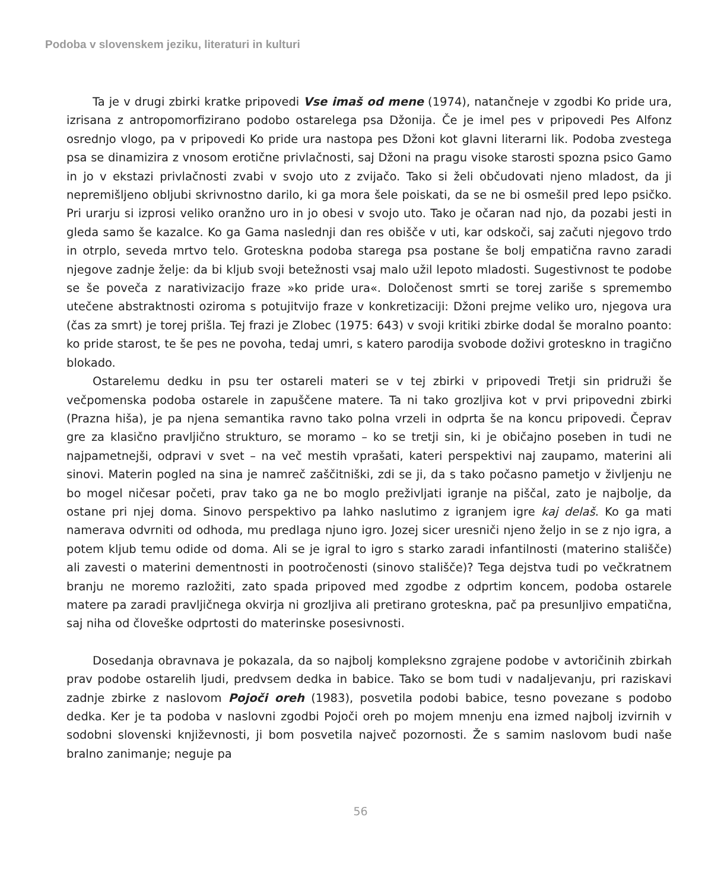Podoba v slovenskem jeziku, literaturi in kulturi
Ta je v drugi zbirki kratke pripovedi Vse imaš od mene (1974), natančneje v zgodbi Ko pride ura, izrisana z antropomorfizirano podobo ostarelega psa Džonija. Če je imel pes v pripovedi Pes Alfonz osrednjo vlogo, pa v pripovedi Ko pride ura nastopa pes Džoni kot glavni literarni lik. Podoba zvestega psa se dinamizira z vnosom erotične privlačnosti, saj Džoni na pragu visoke starosti spozna psico Gamo in jo v ekstazi privlačnosti zvabi v svojo uto z zvijačo. Tako si želi občudovati njeno mladost, da ji nepremišljeno obljubi skrivnostno darilo, ki ga mora šele poiskati, da se ne bi osmešil pred lepo psičko. Pri urarju si izprosi veliko oranžno uro in jo obesi v svojo uto. Tako je očaran nad njo, da pozabi jesti in gleda samo še kazalce. Ko ga Gama naslednji dan res obišče v uti, kar odskoči, saj začuti njegovo trdo in otrplo, seveda mrtvo telo. Groteskna podoba starega psa postane še bolj empatična ravno zaradi njegove zadnje želje: da bi kljub svoji betežnosti vsaj malo užil lepoto mladosti. Sugestivnost te podobe se še poveča z narativizacijo fraze »ko pride ura«. Določenost smrti se torej zariše s spremembo utečene abstraktnosti oziroma s potujitvijo fraze v konkretizaciji: Džoni prejme veliko uro, njegova ura (čas za smrt) je torej prišla. Tej frazi je Zlobec (1975: 643) v svoji kritiki zbirke dodal še moralno poanto: ko pride starost, te še pes ne povoha, tedaj umri, s katero parodija svobode doživi groteskno in tragično blokado.
Ostarelemu dedku in psu ter ostareli materi se v tej zbirki v pripovedi Tretji sin pridruži še večpomenska podoba ostarele in zapuščene matere. Ta ni tako grozljiva kot v prvi pripovedni zbirki (Prazna hiša), je pa njena semantika ravno tako polna vrzeli in odprta še na koncu pripovedi. Čeprav gre za klasično pravljično strukturo, se moramo – ko se tretji sin, ki je običajno poseben in tudi ne najpametnejši, odpravi v svet – na več mestih vprašati, kateri perspektivi naj zaupamo, materini ali sinovi. Materin pogled na sina je namreč zaščitniški, zdi se ji, da s tako počasno pametjo v življenju ne bo mogel ničesar početi, prav tako ga ne bo moglo preživljati igranje na piščal, zato je najbolje, da ostane pri njej doma. Sinovo perspektivo pa lahko naslutimo z igranjem igre kaj delaš. Ko ga mati namerava odvrniti od odhoda, mu predlaga njuno igro. Jozej sicer uresniči njeno željo in se z njo igra, a potem kljub temu odide od doma. Ali se je igral to igro s starko zaradi infantilnosti (materino stališče) ali zavesti o materini dementnosti in pootročenosti (sinovo stališče)? Tega dejstva tudi po večkratnem branju ne moremo razložiti, zato spada pripoved med zgodbe z odprtim koncem, podoba ostarele matere pa zaradi pravljičnega okvirja ni grozljiva ali pretirano groteskna, pač pa presunljivo empatična, saj niha od človeške odprtosti do materinske posesivnosti.
Dosedanja obravnava je pokazala, da so najbolj kompleksno zgrajene podobe v avtoričinih zbirkah prav podobe ostarelih ljudi, predvsem dedka in babice. Tako se bom tudi v nadaljevanju, pri raziskavi zadnje zbirke z naslovom Pojoči oreh (1983), posvetila podobi babice, tesno povezane s podobo dedka. Ker je ta podoba v naslovni zgodbi Pojoči oreh po mojem mnenju ena izmed najbolj izvirnih v sodobni slovenski književnosti, ji bom posvetila največ pozornosti. Že s samim naslovom budi naše bralno zanimanje; neguje pa
56